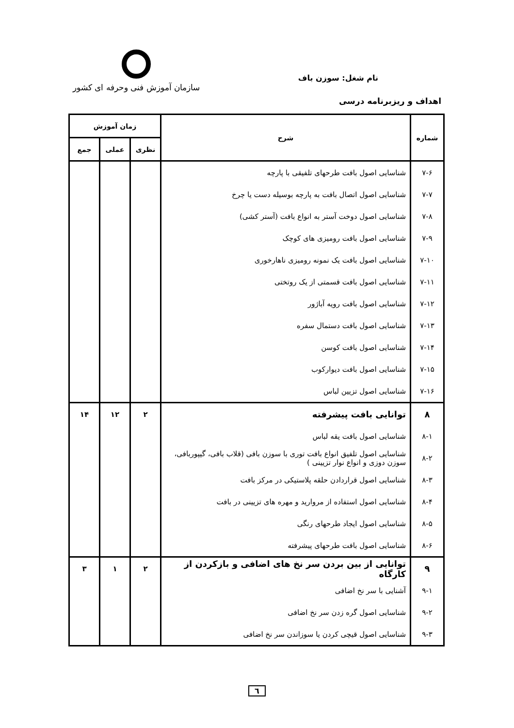نام شغل: سوزن باف
سازمان آموزش فنی وحرفه ای کشور
اهداف و ریزبرنامه درسی
| شماره | شرح | زمان آموزش | | |
| --- | --- | --- | --- | --- |
| | | نظری | عملی | جمع |
| ۷-۶ | شناسایی اصول بافت طرحهای تلفیقی با پارچه | | | |
| ۷-۷ | شناسایی اصول اتصال بافت به پارچه بوسیله دست یا چرخ | | | |
| ۷-۸ | شناسایی اصول دوخت آستر به انواع بافت (آستر کشی) | | | |
| ۷-۹ | شناسایی اصول بافت رومیزی های کوچک | | | |
| ۷-۱۰ | شناسایی اصول بافت یک نمونه رومیزی ناهارخوری | | | |
| ۷-۱۱ | شناسایی اصول بافت قسمتی از یک روتختی | | | |
| ۷-۱۲ | شناسایی اصول بافت رویه آباژور | | | |
| ۷-۱۳ | شناسایی اصول بافت دستمال سفره | | | |
| ۷-۱۴ | شناسایی اصول بافت کوسن | | | |
| ۷-۱۵ | شناسایی اصول بافت دیوارکوب | | | |
| ۷-۱۶ | شناسایی اصول تزیین لباس | | | |
| ۸ | توانایی بافت پیشرفته | ۲ | ۱۲ | ۱۴ |
| ۸-۱ | شناسایی اصول بافت یقه لباس | | | |
| ۸-۲ | شناسایی اصول تلفیق انواع بافت توری با سوزن بافی (قلاب بافی، گیپوربافی، سوزن دوزی و انواع نوار تزیینی ) | | | |
| ۸-۳ | شناسایی اصول قراردادن حلقه پلاستیکی در مرکز بافت | | | |
| ۸-۴ | شناسایی اصول استفاده از مروارید و مهره های تزیینی در بافت | | | |
| ۸-۵ | شناسایی اصول ایجاد طرحهای رنگی | | | |
| ۸-۶ | شناسایی اصول بافت طرحهای پیشرفته | | | |
| ۹ | توانایی از بین بردن سر نخ های اضافی و بازکردن از کارگاه | ۲ | ۱ | ۳ |
| ۹-۱ | آشنایی با سر نخ اضافی | | | |
| ۹-۲ | شناسایی اصول گره زدن سر نخ اضافی | | | |
| ۹-۳ | شناسایی اصول قیچی کردن یا سوزاندن سر نخ اضافی | | | |
٦